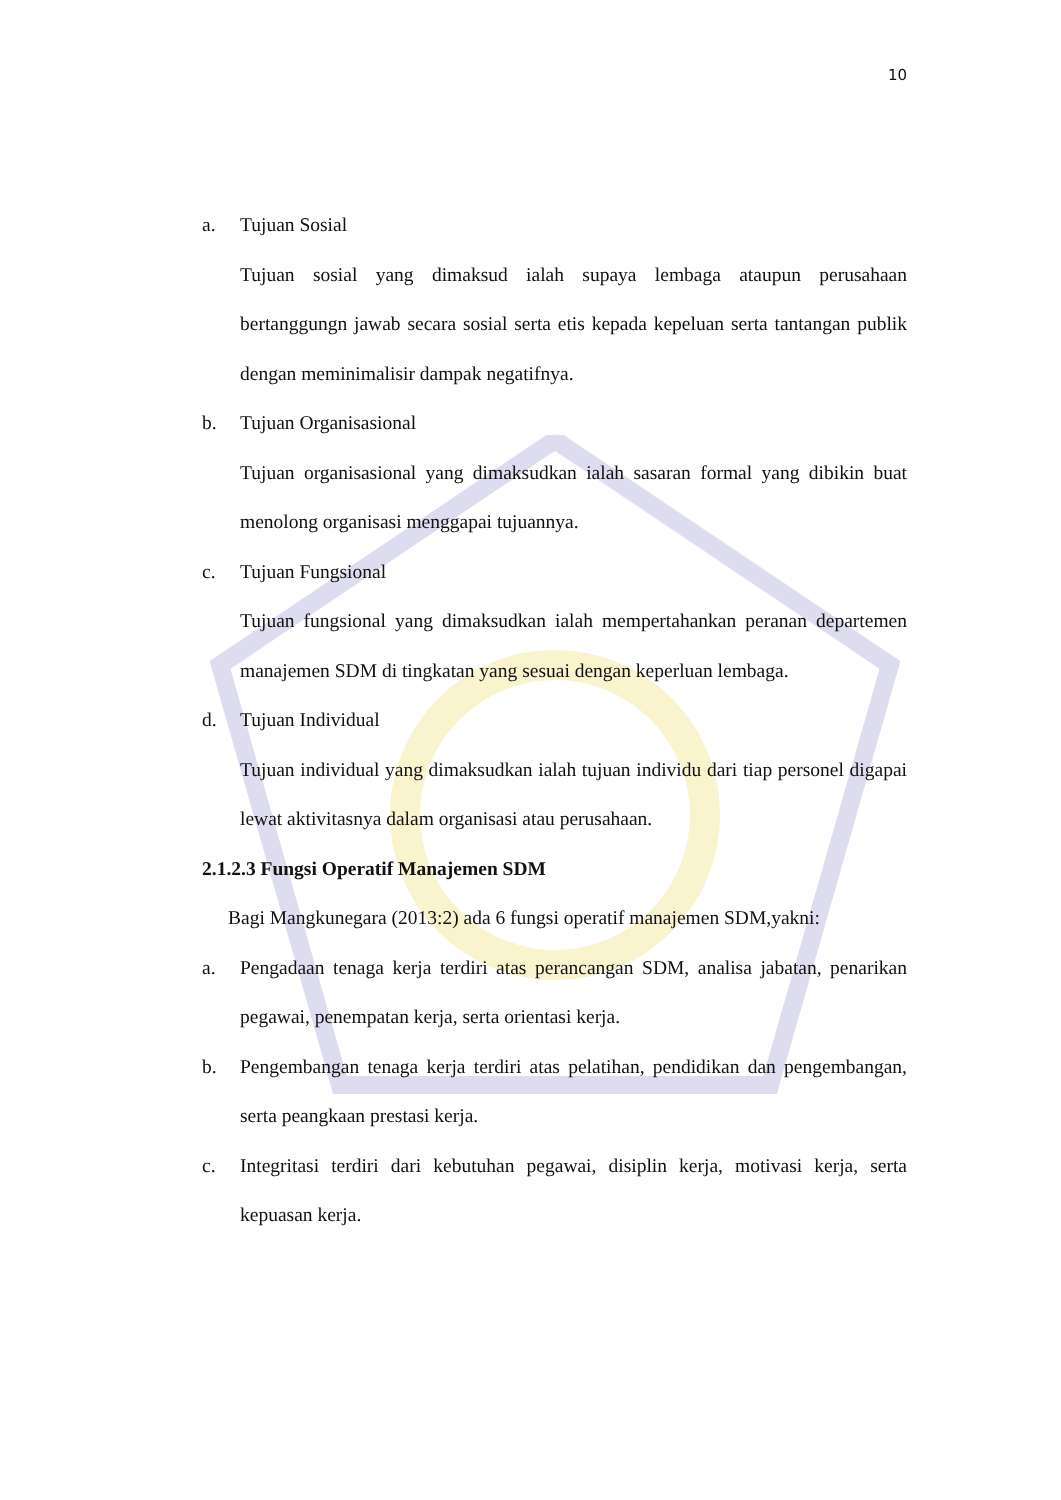10
a. Tujuan Sosial
Tujuan sosial yang dimaksud ialah supaya lembaga ataupun perusahaan bertanggungn jawab secara sosial serta etis kepada kepeluan serta tantangan publik dengan meminimalisir dampak negatifnya.
b. Tujuan Organisasional
Tujuan organisasional yang dimaksudkan ialah sasaran formal yang dibikin buat menolong organisasi menggapai tujuannya.
c. Tujuan Fungsional
Tujuan fungsional yang dimaksudkan ialah mempertahankan peranan departemen manajemen SDM di tingkatan yang sesuai dengan keperluan lembaga.
d. Tujuan Individual
Tujuan individual yang dimaksudkan ialah tujuan individu dari tiap personel digapai lewat aktivitasnya dalam organisasi atau perusahaan.
2.1.2.3 Fungsi Operatif Manajemen SDM
Bagi Mangkunegara (2013:2) ada 6 fungsi operatif manajemen SDM,yakni:
a. Pengadaan tenaga kerja terdiri atas perancangan SDM, analisa jabatan, penarikan pegawai, penempatan kerja, serta orientasi kerja.
b. Pengembangan tenaga kerja terdiri atas pelatihan, pendidikan dan pengembangan, serta peangkaan prestasi kerja.
c. Integritasi terdiri dari kebutuhan pegawai, disiplin kerja, motivasi kerja, serta kepuasan kerja.